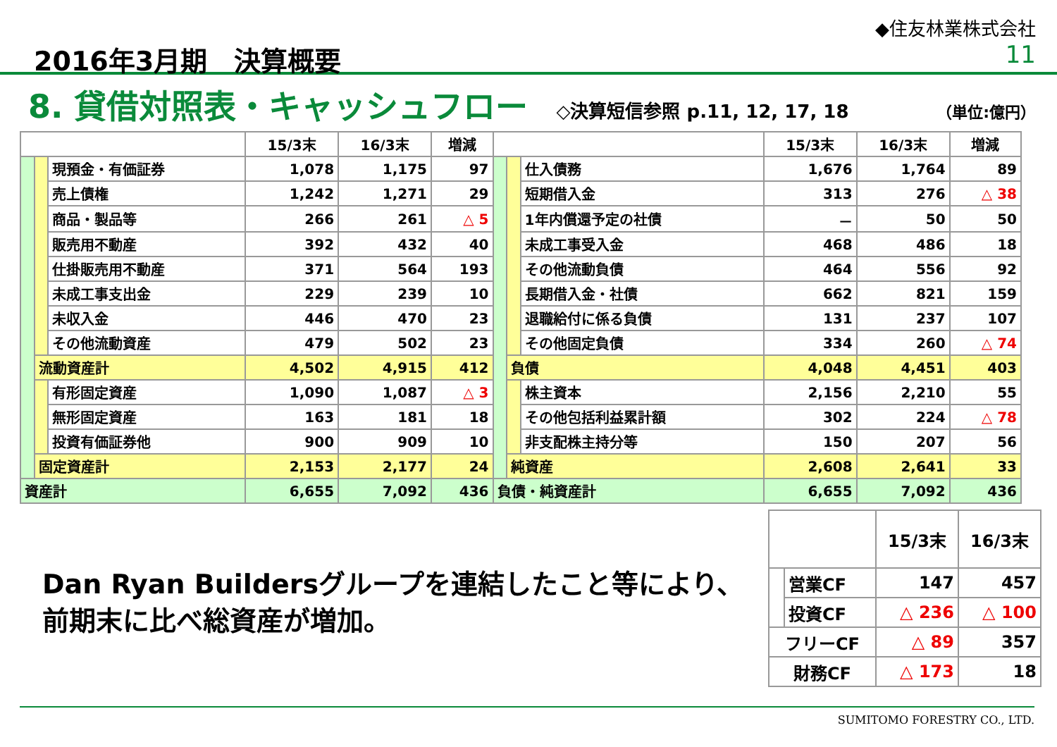2016年3月期　決算概要
◆住友林業株式会社
11
8. 貸借対照表・キャッシュフロー
◇決算短信参照 p.11, 12, 17, 18 （単位:億円）
| | | | 15/3末 | 16/3末 | 増減 | | | | 15/3末 | 16/3末 | 増減 |
| --- | --- | --- | --- | --- | --- | --- | --- | --- | --- | --- | --- |
| | | 現預金・有価証券 | 1,078 | 1,175 | 97 | | | 仕入債務 | 1,676 | 1,764 | 89 |
| | | 売上債権 | 1,242 | 1,271 | 29 | | | 短期借入金 | 313 | 276 | △ 38 |
| | | 商品・製品等 | 266 | 261 | △ 5 | | | 1年内償還予定の社債 | － | 50 | 50 |
| | | 販売用不動産 | 392 | 432 | 40 | | | 未成工事受入金 | 468 | 486 | 18 |
| | | 仕掛販売用不動産 | 371 | 564 | 193 | | | その他流動負債 | 464 | 556 | 92 |
| | | 未成工事支出金 | 229 | 239 | 10 | | | 長期借入金・社債 | 662 | 821 | 159 |
| | | 未収入金 | 446 | 470 | 23 | | | 退職給付に係る負債 | 131 | 237 | 107 |
| | | その他流動資産 | 479 | 502 | 23 | | | その他固定負債 | 334 | 260 | △ 74 |
| | 流動資産計 | | 4,502 | 4,915 | 412 | | 負債 | | 4,048 | 4,451 | 403 |
| | | 有形固定資産 | 1,090 | 1,087 | △ 3 | | | 株主資本 | 2,156 | 2,210 | 55 |
| | | 無形固定資産 | 163 | 181 | 18 | | | その他包括利益累計額 | 302 | 224 | △ 78 |
| | | 投資有価証券他 | 900 | 909 | 10 | | | 非支配株主持分等 | 150 | 207 | 56 |
| | 固定資産計 | | 2,153 | 2,177 | 24 | | 純資産 | | 2,608 | 2,641 | 33 |
| 資産計 | | | 6,655 | 7,092 | 436 | 負債・純資産計 | | | 6,655 | 7,092 | 436 |
Dan Ryan Buildersグループを連結したこと等により、
前期末に比べ総資産が増加。
| | | 15/3末 | 16/3末 |
| --- | --- | --- | --- |
| | 営業CF | 147 | 457 |
| | 投資CF | △ 236 | △ 100 |
| フリーCF | | △ 89 | 357 |
| 財務CF | | △ 173 | 18 |
SUMITOMO FORESTRY CO., LTD.